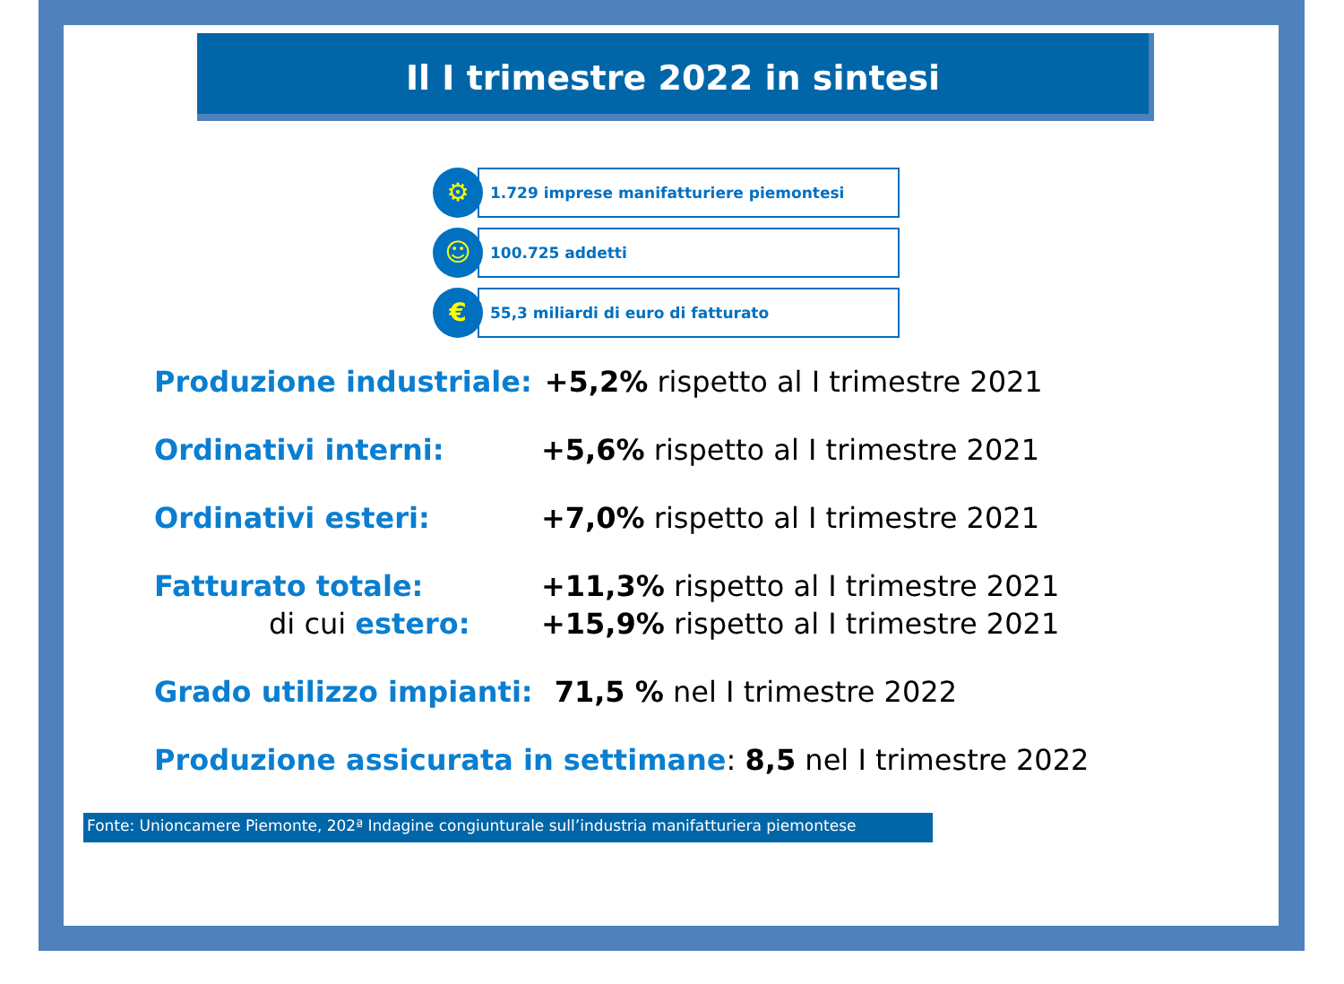Il I trimestre 2022 in sintesi
⚙
1.729 imprese manifatturiere piemontesi
☺
100.725 addetti
€
55,3 miliardi di euro di fatturato
Produzione industriale: +5,2% rispetto al I trimestre 2021
Ordinativi interni: +5,6% rispetto al I trimestre 2021
Ordinativi esteri: +7,0% rispetto al I trimestre 2021
Fatturato totale: +11,3% rispetto al I trimestre 2021
di cui estero: +15,9% rispetto al I trimestre 2021
Grado utilizzo impianti: 71,5 % nel I trimestre 2022
Produzione assicurata in settimane: 8,5 nel I trimestre 2022
Fonte: Unioncamere Piemonte, 202ª Indagine congiunturale sull’industria manifatturiera piemontese